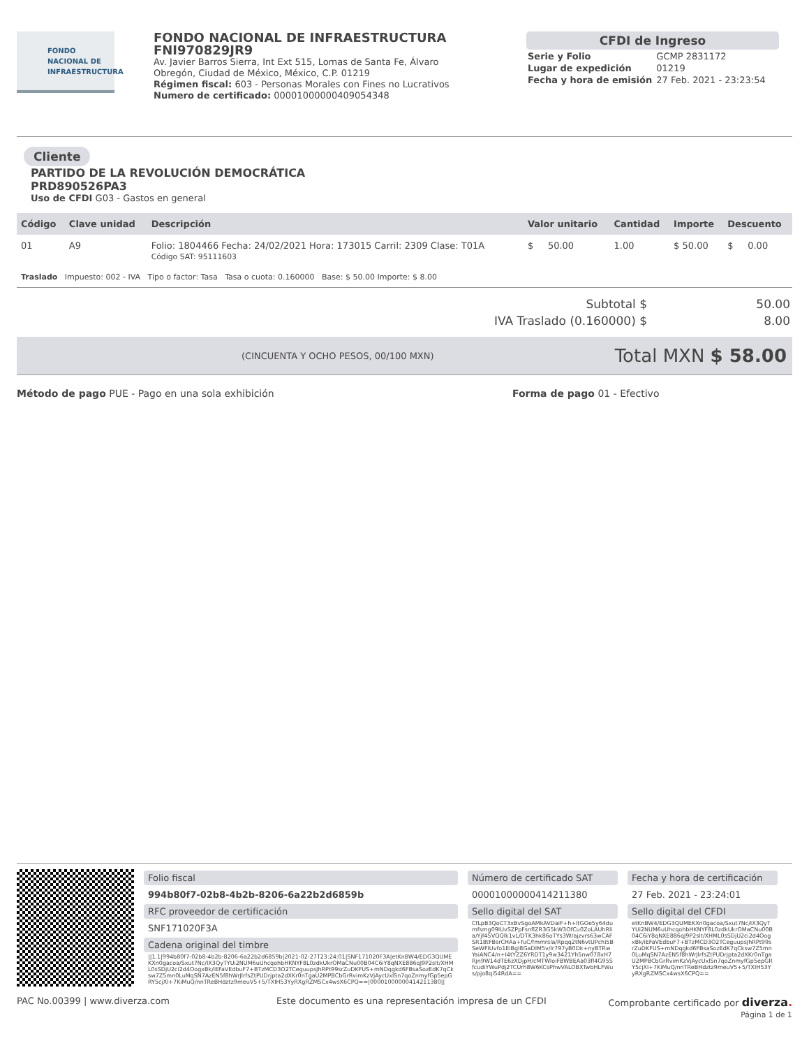FONDO
NACIONAL DE
INFRAESTRUCTURA
FONDO NACIONAL DE INFRAESTRUCTURA
FNI970829JR9
Av. Javier Barros Sierra, Int Ext 515, Lomas de Santa Fe, Álvaro Obregón, Ciudad de México, México, C.P. 01219
Régimen fiscal: 603 - Personas Morales con Fines no Lucrativos
Numero de certificado: 00001000000409054348
CFDI de Ingreso
| Serie y Folio | GCMP 2831172 |
| Lugar de expedición | 01219 |
| Fecha y hora de emisión | 27 Feb. 2021 - 23:23:54 |
Cliente
PARTIDO DE LA REVOLUCIÓN DEMOCRÁTICA
PRD890526PA3
Uso de CFDI G03 - Gastos en general
| Código | Clave unidad | Descripción | Valor unitario | Cantidad | Importe | Descuento |
| --- | --- | --- | --- | --- | --- | --- |
| 01 | A9 | Folio: 1804466 Fecha: 24/02/2021 Hora: 173015 Carril: 2309 Clase: T01A Código SAT: 95111603 | $ 50.00 | 1.00 | $ 50.00 | $ 0.00 |
| Traslado Impuesto: 002 - IVA Tipo o factor: Tasa Tasa o cuota: 0.160000 Base: $ 50.00 Importe: $ 8.00 | | | | | | |
| Subtotal $ | 50.00 |
| IVA Traslado (0.160000) $ | 8.00 |
(CINCUENTA Y OCHO PESOS, 00/100 MXN) Total MXN $ 58.00
Método de pago PUE - Pago en una sola exhibición Forma de pago 01 - Efectivo
Folio fiscal
994b80f7-02b8-4b2b-8206-6a22b2d6859b
RFC proveedor de certificación
SNF171020F3A
Cadena original del timbre
||1.1|994b80f7-02b8-4b2b-8206-6a22b2d6859b|2021-02-27T23:24:01|SNF171020F3A|etKnBW4/EDG3QUMEKXn0gacoa/Sxut7Nc/IX3QyTYUi2NUM6uUhcqohbHKNYF8L0zdkUkrOMaCNu00B04C6iY8qNXE886qJ9P2slt/XHML0sSDjU2ci2d4OogxBk/iEFaVEdbuF7+BTzMCD3O2TCeguupsJhRPt99srZuDKFUS+mNDqgkd6FBsaSozEdK7qCksw7Z5mn0LuMqSN7AzEN5f8hWrJlrfsZtPUDrjpta2dXKr0nTgaU2MPBCbGrRvimKzVjAycUxlSn7qoZnmyfGp5epGRY5cjXl+7KiMuQ/nnTReBHdztz9meuV5+5/TXIH53YyRXgRZMSCx4wsX6CPQ==|00001000000414211380||
Número de certificado SAT
00001000000414211380
Sello digital del SAT
CfLpB3QoCT3xBvSgoAMkAVDaiF+h+ltGOe5y64dumfsmg09IUvSZPpFsnflZR3G5kW3OfCu0ZoLAUhRlia/Yjf45VQQlk1vL/DTK3hk86oTYs3W/ajzvrs63wCAFSR18tFBsrCHAa+fuC/fmmrsla/Rpqq2tN6vtUPchi5BSeWFIUvfo1EiBgl8GaDIM5v/Ir797yB0Dk+nyBTRwYaiANC4/n+I4tYZZ6YRDT1y9w3421Yh5nw078xH7Rjn9W14dTE6zXDjpH/cMTWloiFBWBEAa03fl4G95SfcudiYWuPdj2TCUrh8W6KCsPhwVALOBXTwbHLFWus/pjo8qi54RdA==
Fecha y hora de certificación
27 Feb. 2021 - 23:24:01
Sello digital del CFDI
etKnBW4/EDG3QUMEKXn0gacoa/Sxut7Nc/IX3QyTYUi2NUM6uUhcqohbHKNYF8L0zdkUkrOMaCNu00B04C6iY8qNXE886qJ9P2slt/XHML0sSDjU2ci2d4OogxBk/iEFaVEdbuF7+BTzMCD3O2TCeguupsJhRPt99srZuDKFUS+mNDqgkd6FBsaSozEdK7qCksw7Z5mn0LuMqSN7AzEN5f8hWrJlrfsZtPUDrjpta2dXKr0nTgaU2MPBCbGrRvimKzVjAycUxlSn7qoZnmyfGp5epGRY5cjXl+7KiMuQ/nnTReBHdztz9meuV5+5/TXIH53YyRXgRZMSCx4wsX6CPQ==
PAC No.00399 | www.diverza.com Este documento es una representación impresa de un CFDI Comprobante certificado por diverza.
Página 1 de 1